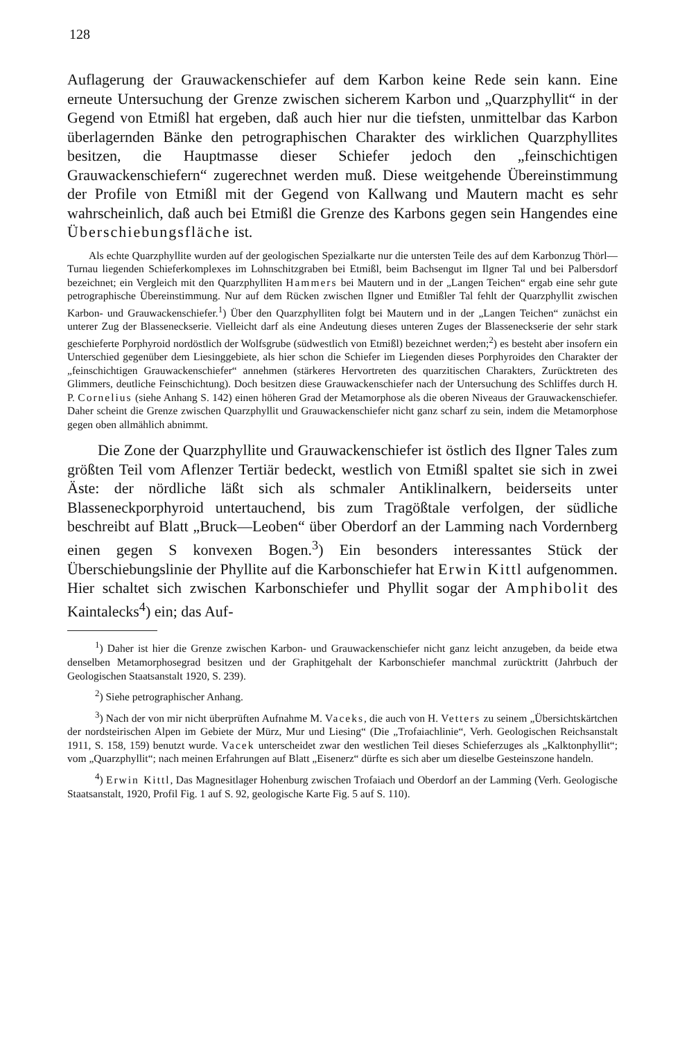128
Auflagerung der Grauwackenschiefer auf dem Karbon keine Rede sein kann. Eine erneute Untersuchung der Grenze zwischen sicherem Karbon und „Quarzphyllit“ in der Gegend von Etmißl hat ergeben, daß auch hier nur die tiefsten, unmittelbar das Karbon überlagernden Bänke den petrographischen Charakter des wirklichen Quarzphyllites besitzen, die Hauptmasse dieser Schiefer jedoch den „feinschichtigen Grauwackenschiefern“ zugerechnet werden muß. Diese weitgehende Übereinstimmung der Profile von Etmißl mit der Gegend von Kallwang und Mautern macht es sehr wahrscheinlich, daß auch bei Etmißl die Grenze des Karbons gegen sein Hangendes eine Überschiebungsfläche ist.
  Als echte Quarzphyllite wurden auf der geologischen Spezialkarte nur die untersten Teile des auf dem Karbonzug Thörl—Turnau liegenden Schieferkomplexes im Lohnschitzgraben bei Etmißl, beim Bachsengut im Ilgner Tal und bei Palbersdorf bezeichnet; ein Vergleich mit den Quarzphylliten Hammers bei Mautern und in der „Langen Teichen“ ergab eine sehr gute petrographische Übereinstimmung. Nur auf dem Rücken zwischen Ilgner und Etmißler Tal fehlt der Quarzphyllit zwischen Karbon- und Grauwackenschiefer.<sup>1</sup>) Über den Quarzphylliten folgt bei Mautern und in der „Langen Teichen“ zunächst ein unterer Zug der Blasseneckserie. Vielleicht darf als eine Andeutung dieses unteren Zuges der Blasseneckserie der sehr stark geschieferte Porphyroid nordöstlich der Wolfsgrube (südwestlich von Etmißl) bezeichnet werden;<sup>2</sup>) es besteht aber insofern ein Unterschied gegenüber dem Liesinggebiete, als hier schon die Schiefer im Liegenden dieses Porphyroides den Charakter der „feinschichtigen Grauwackenschiefer“ annehmen (stärkeres Hervortreten des quarzitischen Charakters, Zurücktreten des Glimmers, deutliche Feinschichtung). Doch besitzen diese Grauwackenschiefer nach der Untersuchung des Schliffes durch H. P. Cornelius (siehe Anhang S. 142) einen höheren Grad der Metamorphose als die oberen Niveaus der Grauwackenschiefer. Daher scheint die Grenze zwischen Quarzphyllit und Grauwackenschiefer nicht ganz scharf zu sein, indem die Metamorphose gegen oben allmählich abnimmt.
  Die Zone der Quarzphyllite und Grauwackenschiefer ist östlich des Ilgner Tales zum größten Teil vom Aflenzer Tertiär bedeckt, westlich von Etmißl spaltet sie sich in zwei Äste: der nördliche läßt sich als schmaler Antiklinalkern, beiderseits unter Blasseneckporphyroid untertauchend, bis zum Tragößtale verfolgen, der südliche beschreibt auf Blatt „Bruck—Leoben“ über Oberdorf an der Lamming nach Vordernberg einen gegen S konvexen Bogen.<sup>3</sup>) Ein besonders interessantes Stück der Überschiebungslinie der Phyllite auf die Karbonschiefer hat Erwin Kittl aufgenommen. Hier schaltet sich zwischen Karbonschiefer und Phyllit sogar der Amphibolit des Kaintalecks<sup>4</sup>) ein; das Auf-
<sup>1</sup>) Daher ist hier die Grenze zwischen Karbon- und Grauwackenschiefer nicht ganz leicht anzugeben, da beide etwa denselben Metamorphosegrad besitzen und der Graphitgehalt der Karbonschiefer manchmal zurücktritt (Jahrbuch der Geologischen Staatsanstalt 1920, S. 239).
<sup>2</sup>) Siehe petrographischer Anhang.
<sup>3</sup>) Nach der von mir nicht überprüften Aufnahme M. Vaceks, die auch von H. Vetters zu seinem „Übersichtskärtchen der nordsteirischen Alpen im Gebiete der Mürz, Mur und Liesing“ (Die „Trofaiachlinie“, Verh. Geologischen Reichsanstalt 1911, S. 158, 159) benutzt wurde. Vacek unterscheidet zwar den westlichen Teil dieses Schieferzuges als „Kalktonphyllit“; vom „Quarzphyllit“; nach meinen Erfahrungen auf Blatt „Eisenerz“ dürfte es sich aber um dieselbe Gesteinszone handeln.
<sup>4</sup>) Erwin Kittl, Das Magnesitlager Hohenburg zwischen Trofaiach und Oberdorf an der Lamming (Verh. Geologische Staatsanstalt, 1920, Profil Fig. 1 auf S. 92, geologische Karte Fig. 5 auf S. 110).